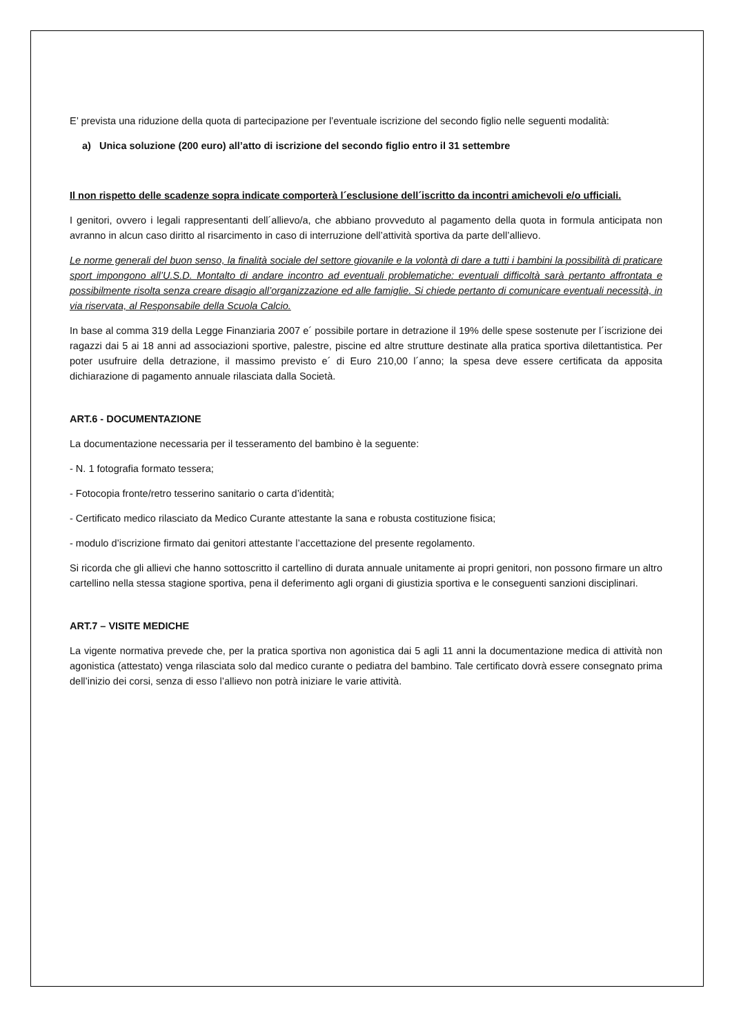E’ prevista una riduzione della quota di partecipazione per l’eventuale iscrizione del secondo figlio nelle seguenti modalità:
a) Unica soluzione (200 euro) all’atto di iscrizione del secondo figlio entro il 31 settembre
Il non rispetto delle scadenze sopra indicate comporterà l´esclusione dell´iscritto da incontri amichevoli e/o ufficiali.
I genitori, ovvero i legali rappresentanti dell´allievo/a, che abbiano provveduto al pagamento della quota in formula anticipata non avranno in alcun caso diritto al risarcimento in caso di interruzione dell’attività sportiva da parte dell’allievo.
Le norme generali del buon senso, la finalità sociale del settore giovanile e la volontà di dare a tutti i bambini la possibilità di praticare sport impongono all’U.S.D. Montalto di andare incontro ad eventuali problematiche: eventuali difficoltà sarà pertanto affrontata e possibilmente risolta senza creare disagio all’organizzazione ed alle famiglie. Si chiede pertanto di comunicare eventuali necessità, in via riservata, al Responsabile della Scuola Calcio.
In base al comma 319 della Legge Finanziaria 2007 e´ possibile portare in detrazione il 19% delle spese sostenute per l´iscrizione dei ragazzi dai 5 ai 18 anni ad associazioni sportive, palestre, piscine ed altre strutture destinate alla pratica sportiva dilettantistica. Per poter usufruire della detrazione, il massimo previsto e´ di Euro 210,00 l´anno; la spesa deve essere certificata da apposita dichiarazione di pagamento annuale rilasciata dalla Società.
ART.6 - DOCUMENTAZIONE
La documentazione necessaria per il tesseramento del bambino è la seguente:
- N. 1 fotografia formato tessera;
- Fotocopia fronte/retro tesserino sanitario o carta d’identità;
- Certificato medico rilasciato da Medico Curante attestante la sana e robusta costituzione fisica;
- modulo d’iscrizione firmato dai genitori attestante l’accettazione del presente regolamento.
Si ricorda che gli allievi che hanno sottoscritto il cartellino di durata annuale unitamente ai propri genitori, non possono firmare un altro cartellino nella stessa stagione sportiva, pena il deferimento agli organi di giustizia sportiva e le conseguenti sanzioni disciplinari.
ART.7 – VISITE MEDICHE
La vigente normativa prevede che, per la pratica sportiva non agonistica dai 5 agli 11 anni la documentazione medica di attività non agonistica (attestato) venga rilasciata solo dal medico curante o pediatra del bambino. Tale certificato dovrà essere consegnato prima dell’inizio dei corsi, senza di esso l’allievo non potrà iniziare le varie attività.